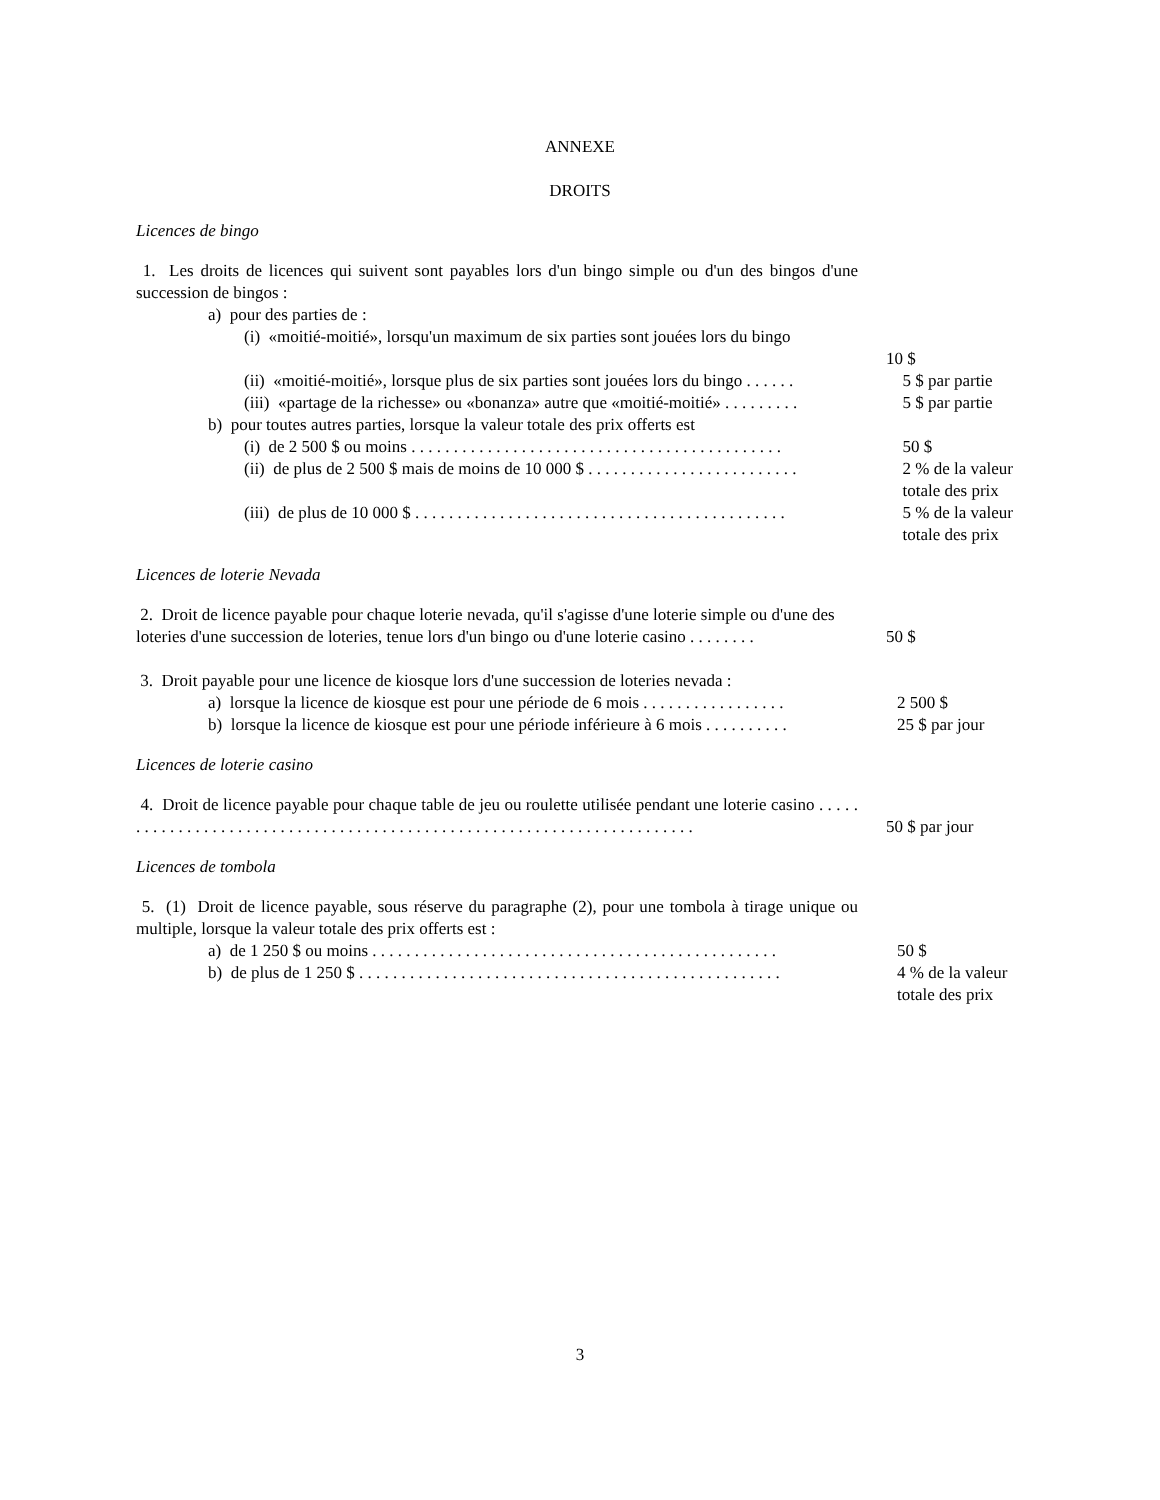ANNEXE
DROITS
Licences de bingo
1. Les droits de licences qui suivent sont payables lors d'un bingo simple ou d'un des bingos d'une succession de bingos :
a) pour des parties de :
(i) «moitié-moitié», lorsqu'un maximum de six parties sont jouées lors du bingo
10 $
(ii) «moitié-moitié», lorsque plus de six parties sont jouées lors du bingo . . . . . .
5 $ par partie
(iii) «partage de la richesse» ou «bonanza» autre que «moitié-moitié» . . . . . . . . .
5 $ par partie
b) pour toutes autres parties, lorsque la valeur totale des prix offerts est
(i) de 2 500 $ ou moins . . . . . . . . . . . . . . . . . . . . . . . . . . . . . . . . . . . . . . . . . . . .
50 $
(ii) de plus de 2 500 $ mais de moins de 10 000 $ . . . . . . . . . . . . . . . . . . . . . . . . .
2 % de la valeur totale des prix
(iii) de plus de 10 000 $ . . . . . . . . . . . . . . . . . . . . . . . . . . . . . . . . . . . . . . . . . . . .
5 % de la valeur totale des prix
Licences de loterie Nevada
2. Droit de licence payable pour chaque loterie nevada, qu'il s'agisse d'une loterie simple ou d'une des loteries d'une succession de loteries, tenue lors d'un bingo ou d'une loterie casino . . . . . . . .
50 $
3. Droit payable pour une licence de kiosque lors d'une succession de loteries nevada :
a) lorsque la licence de kiosque est pour une période de 6 mois . . . . . . . . . . . . . . . . .
2 500 $
b) lorsque la licence de kiosque est pour une période inférieure à 6 mois . . . . . . . . . .
25 $ par jour
Licences de loterie casino
4. Droit de licence payable pour chaque table de jeu ou roulette utilisée pendant une loterie casino . . . . . . . . . . . . . . . . . . . . . . . . . . . . . . . . . . . . . . . . . . . . . . . . . . . . . . . . . . . . . . . . . . . . . . .
50 $ par jour
Licences de tombola
5. (1) Droit de licence payable, sous réserve du paragraphe (2), pour une tombola à tirage unique ou multiple, lorsque la valeur totale des prix offerts est :
a) de 1 250 $ ou moins . . . . . . . . . . . . . . . . . . . . . . . . . . . . . . . . . . . . . . . . . . . . . . . .
50 $
b) de plus de 1 250 $ . . . . . . . . . . . . . . . . . . . . . . . . . . . . . . . . . . . . . . . . . . . . . . . . . .
4 % de la valeur totale des prix
3